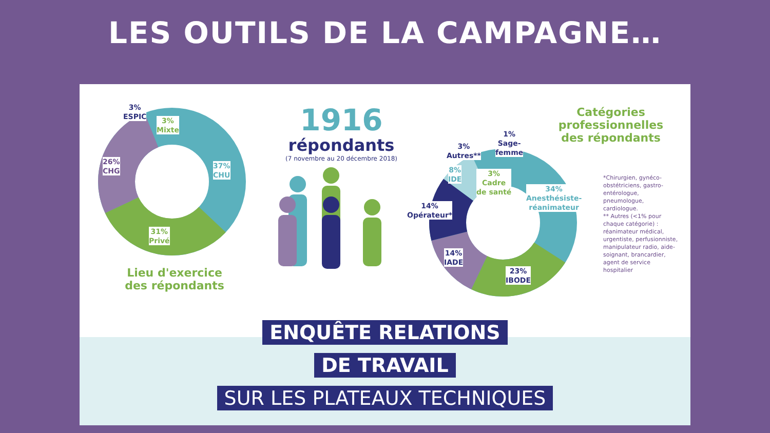LES OUTILS DE LA CAMPAGNE…
3%
ESPIC
3%
Mixte
26%
CHG
37%
CHU
31%
Privé
Lieu d'exercice des répondants
1916
répondants
(7 novembre au 20 décembre 2018)
3%
Autres**
1%
Sage-
femme
8%
IDE
3%
Cadre
de santé
34%
Anesthésiste-
réanimateur
14%
Opérateur*
14%
IADE
23%
IBODE
Catégories professionnelles des répondants
*Chirurgien, gynéco-obstétriciens, gastro-entérologue, pneumologue, cardiologue.
** Autres (<1% pour chaque catégorie) : réanimateur médical, urgentiste, perfusionniste, manipulateur radio, aide-soignant, brancardier, agent de service hospitalier
ENQUÊTE RELATIONS
DE TRAVAIL
SUR LES PLATEAUX TECHNIQUES